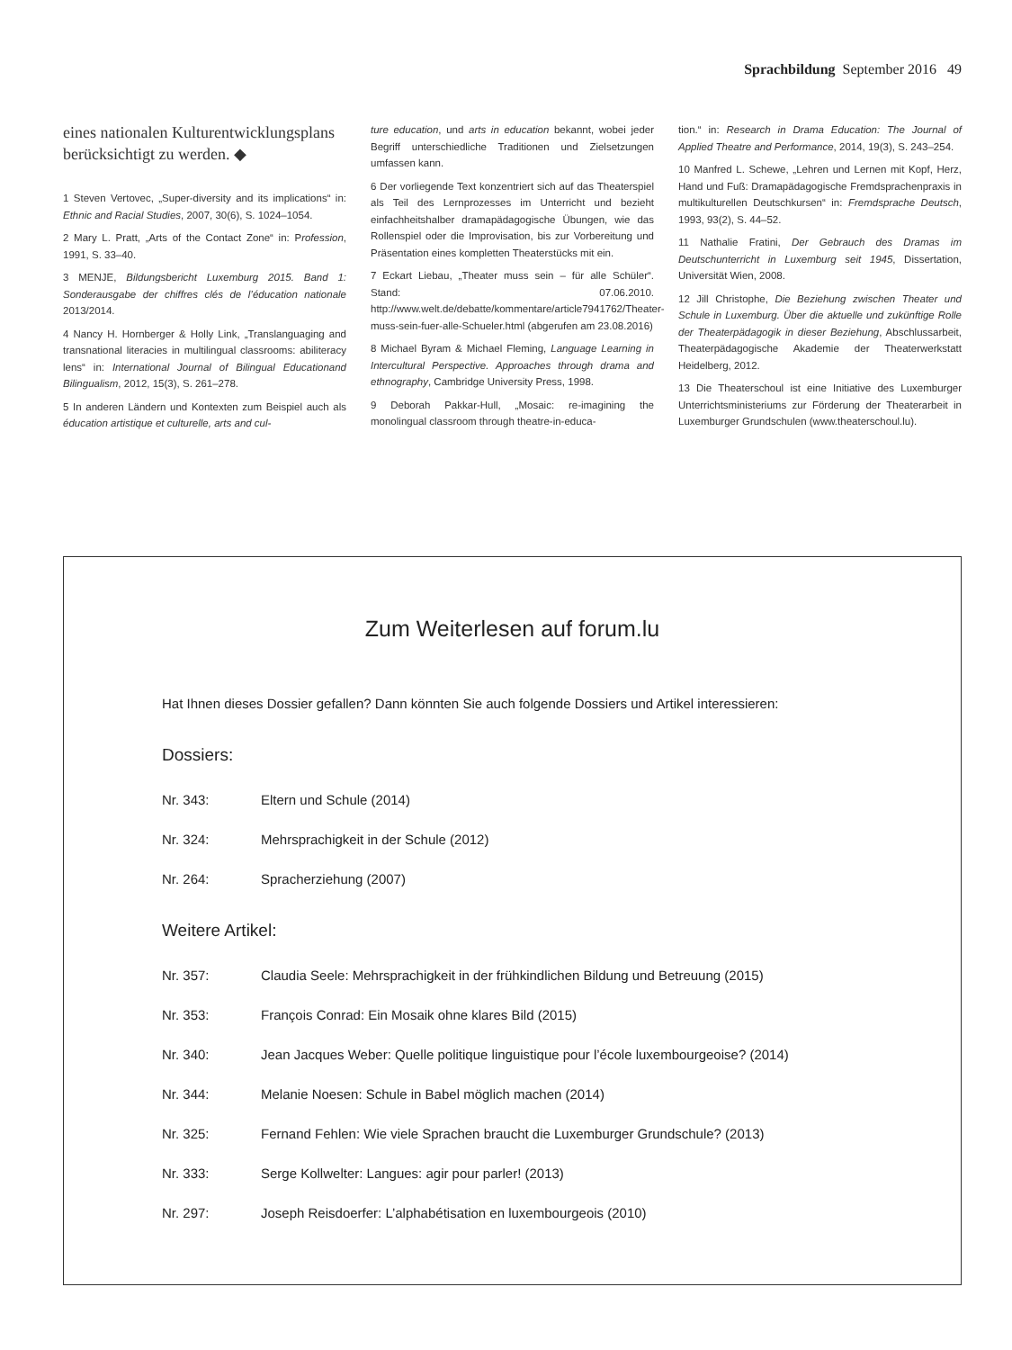Sprachbildung September 2016 49
eines nationalen Kulturentwicklungsplans berücksichtigt zu werden. ◆
1 Steven Vertovec, „Super-diversity and its implications“ in: Ethnic and Racial Studies, 2007, 30(6), S. 1024–1054.
2 Mary L. Pratt, „Arts of the Contact Zone“ in: Profession, 1991, S. 33–40.
3 MENJE, Bildungsbericht Luxemburg 2015. Band 1: Sonderausgabe der chiffres clés de l’éducation nationale 2013/2014.
4 Nancy H. Hornberger & Holly Link, „Translanguaging and transnational literacies in multilingual classrooms: abiliteracy lens“ in: International Journal of Bilingual Educationand Bilingualism, 2012, 15(3), S. 261–278.
5 In anderen Ländern und Kontexten zum Beispiel auch als éducation artistique et culturelle, arts and cul-
ture education, und arts in education bekannt, wobei jeder Begriff unterschiedliche Traditionen und Zielsetzungen umfassen kann.
6 Der vorliegende Text konzentriert sich auf das Theaterspiel als Teil des Lernprozesses im Unterricht und bezieht einfachheitshalber dramapädagogische Übungen, wie das Rollenspiel oder die Improvisation, bis zur Vorbereitung und Präsentation eines kompletten Theaterstücks mit ein.
7 Eckart Liebau, „Theater muss sein – für alle Schüler“. Stand: 07.06.2010. http://www.welt.de/debatte/kommentare/article7941762/Theater-muss-sein-fuer-alle-Schueler.html (abgerufen am 23.08.2016)
8 Michael Byram & Michael Fleming, Language Learning in Intercultural Perspective. Approaches through drama and ethnography, Cambridge University Press, 1998.
9 Deborah Pakkar-Hull, „Mosaic: re-imagining the monolingual classroom through theatre-in-educa-
tion.“ in: Research in Drama Education: The Journal of Applied Theatre and Performance, 2014, 19(3), S. 243–254.
10 Manfred L. Schewe, „Lehren und Lernen mit Kopf, Herz, Hand und Fuß: Dramapädagogische Fremdsprachenpraxis in multikulturellen Deutschkursen“ in: Fremdsprache Deutsch, 1993, 93(2), S. 44–52.
11 Nathalie Fratini, Der Gebrauch des Dramas im Deutschunterricht in Luxemburg seit 1945, Dissertation, Universität Wien, 2008.
12 Jill Christophe, Die Beziehung zwischen Theater und Schule in Luxemburg. Über die aktuelle und zukünftige Rolle der Theaterpädagogik in dieser Beziehung, Abschlussarbeit, Theaterpädagogische Akademie der Theaterwerkstatt Heidelberg, 2012.
13 Die Theaterschoul ist eine Initiative des Luxemburger Unterrichtsministeriums zur Förderung der Theaterarbeit in Luxemburger Grundschulen (www.theaterschoul.lu).
Zum Weiterlesen auf forum.lu
Hat Ihnen dieses Dossier gefallen? Dann könnten Sie auch folgende Dossiers und Artikel interessieren:
Dossiers:
Nr. 343: Eltern und Schule (2014)
Nr. 324: Mehrsprachigkeit in der Schule (2012)
Nr. 264: Spracherziehung (2007)
Weitere Artikel:
Nr. 357: Claudia Seele: Mehrsprachigkeit in der frühkindlichen Bildung und Betreuung (2015)
Nr. 353: François Conrad: Ein Mosaik ohne klares Bild (2015)
Nr. 340: Jean Jacques Weber: Quelle politique linguistique pour l’école luxembourgeoise? (2014)
Nr. 344: Melanie Noesen: Schule in Babel möglich machen (2014)
Nr. 325: Fernand Fehlen: Wie viele Sprachen braucht die Luxemburger Grundschule? (2013)
Nr. 333: Serge Kollwelter: Langues: agir pour parler! (2013)
Nr. 297: Joseph Reisdoerfer: L’alphabétisation en luxembourgeois (2010)